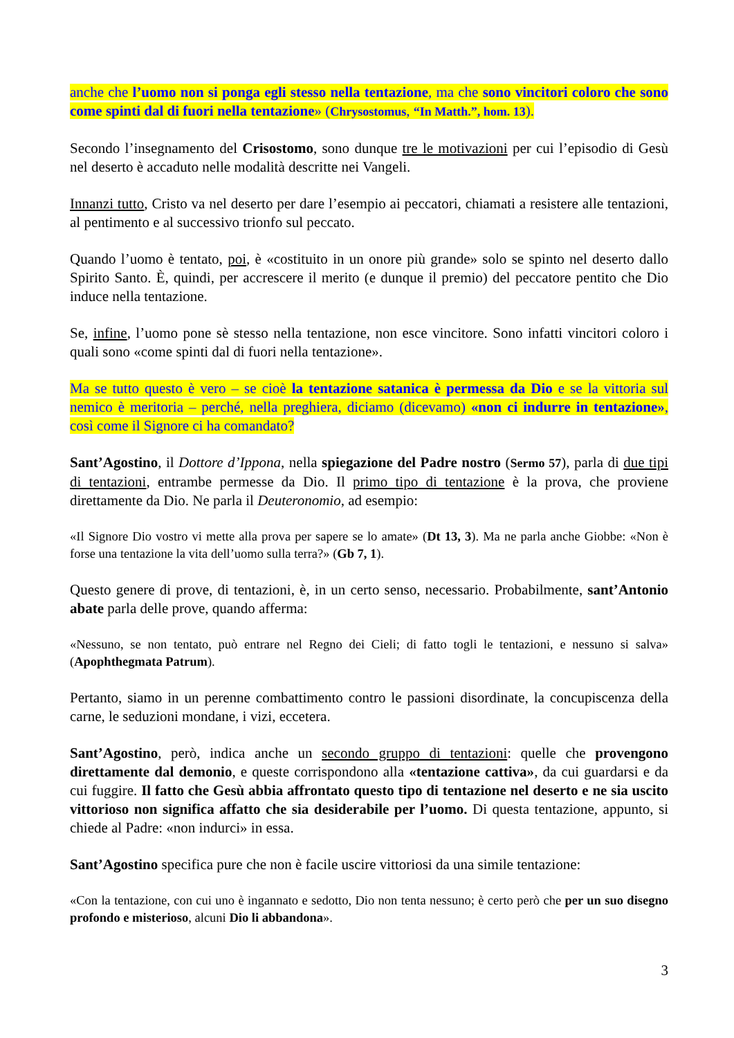anche che l’uomo non si ponga egli stesso nella tentazione, ma che sono vincitori coloro che sono come spinti dal di fuori nella tentazione» (Chrysostomus, “In Matth.”, hom. 13).
Secondo l’insegnamento del Crisostomo, sono dunque tre le motivazioni per cui l’episodio di Gesù nel deserto è accaduto nelle modalità descritte nei Vangeli.
Innanzi tutto, Cristo va nel deserto per dare l’esempio ai peccatori, chiamati a resistere alle tentazioni, al pentimento e al successivo trionfo sul peccato.
Quando l’uomo è tentato, poi, è «costituito in un onore più grande» solo se spinto nel deserto dallo Spirito Santo. È, quindi, per accrescere il merito (e dunque il premio) del peccatore pentito che Dio induce nella tentazione.
Se, infine, l’uomo pone sè stesso nella tentazione, non esce vincitore. Sono infatti vincitori coloro i quali sono «come spinti dal di fuori nella tentazione».
Ma se tutto questo è vero – se cioè la tentazione satanica è permessa da Dio e se la vittoria sul nemico è meritoria – perché, nella preghiera, diciamo (dicevamo) «non ci indurre in tentazione», così come il Signore ci ha comandato?
Sant’Agostino, il Dottore d’Ippona, nella spiegazione del Padre nostro (Sermo 57), parla di due tipi di tentazioni, entrambe permesse da Dio. Il primo tipo di tentazione è la prova, che proviene direttamente da Dio. Ne parla il Deuteronomio, ad esempio:
«Il Signore Dio vostro vi mette alla prova per sapere se lo amate» (Dt 13, 3). Ma ne parla anche Giobbe: «Non è forse una tentazione la vita dell’uomo sulla terra?» (Gb 7, 1).
Questo genere di prove, di tentazioni, è, in un certo senso, necessario. Probabilmente, sant’Antonio abate parla delle prove, quando afferma:
«Nessuno, se non tentato, può entrare nel Regno dei Cieli; di fatto togli le tentazioni, e nessuno si salva» (Apophthegmata Patrum).
Pertanto, siamo in un perenne combattimento contro le passioni disordinate, la concupiscenza della carne, le seduzioni mondane, i vizi, eccetera.
Sant’Agostino, però, indica anche un secondo gruppo di tentazioni: quelle che provengono direttamente dal demonio, e queste corrispondono alla «tentazione cattiva», da cui guardarsi e da cui fuggire. Il fatto che Gesù abbia affrontato questo tipo di tentazione nel deserto e ne sia uscito vittorioso non significa affatto che sia desiderabile per l’uomo. Di questa tentazione, appunto, si chiede al Padre: «non indurci» in essa.
Sant’Agostino specifica pure che non è facile uscire vittoriosi da una simile tentazione:
«Con la tentazione, con cui uno è ingannato e sedotto, Dio non tenta nessuno; è certo però che per un suo disegno profondo e misterioso, alcuni Dio li abbandona».
3